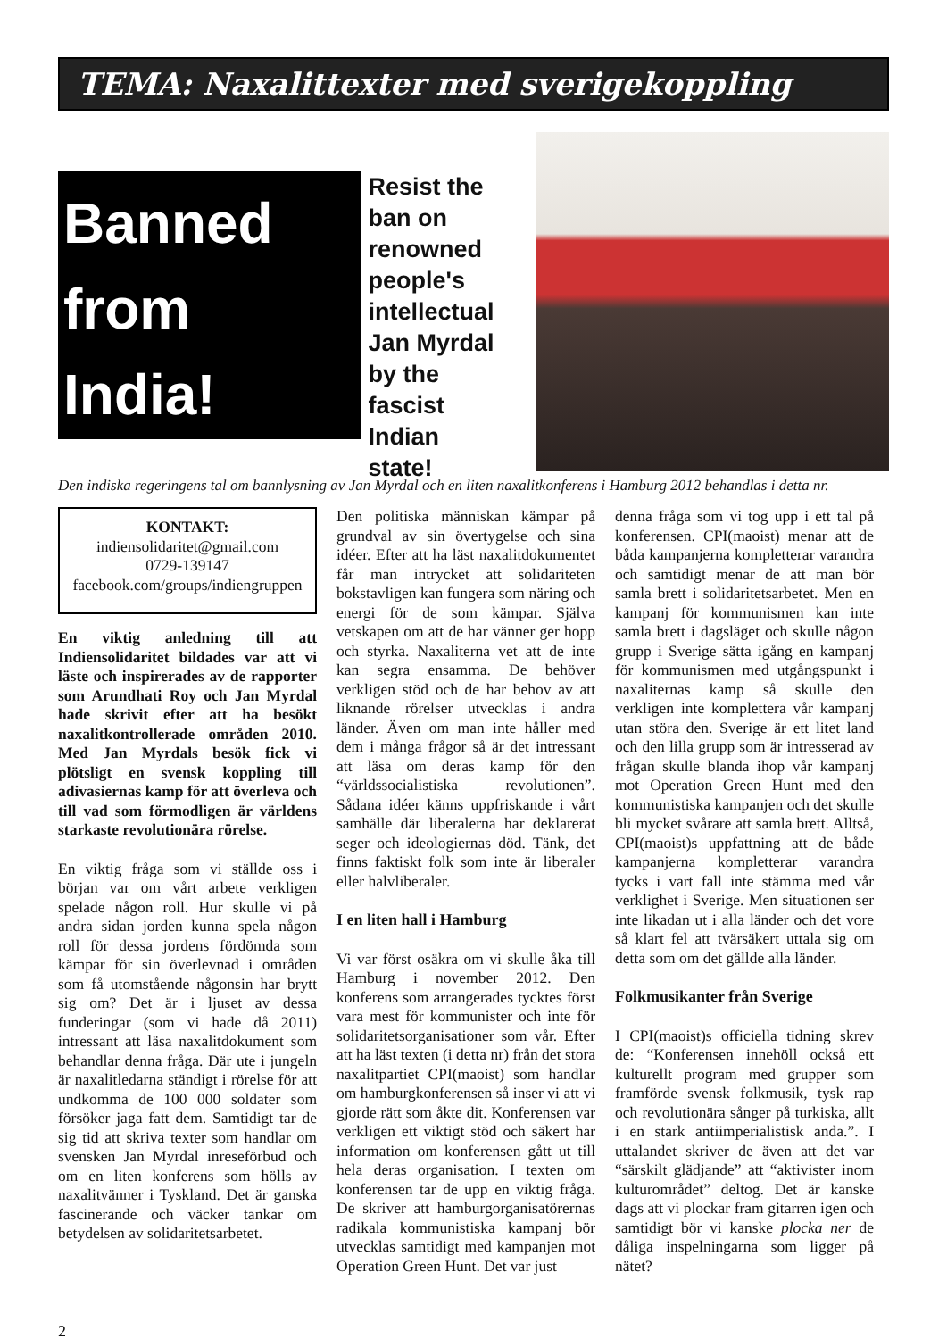TEMA: Naxalittexter med sverigekoppling
Banned from India!
Resist the ban on renowned people's intellectual Jan Myrdal by the fascist Indian state!
Den indiska regeringens tal om bannlysning av Jan Myrdal och en liten naxalitkonferens i Hamburg 2012 behandlas i detta nr.
KONTAKT:
indiensolidaritet@gmail.com
0729-139147
facebook.com/groups/indiengruppen
En viktig anledning till att Indiensolidaritet bildades var att vi läste och inspirerades av de rapporter som Arundhati Roy och Jan Myrdal hade skrivit efter att ha besökt naxalitkontrollerade områden 2010. Med Jan Myrdals besök fick vi plötsligt en svensk koppling till adivasiernas kamp för att överleva och till vad som förmodligen är världens starkaste revolutionära rörelse.
En viktig fråga som vi ställde oss i början var om vårt arbete verkligen spelade någon roll. Hur skulle vi på andra sidan jorden kunna spela någon roll för dessa jordens fördömda som kämpar för sin överlevnad i områden som få utomstående någonsin har brytt sig om? Det är i ljuset av dessa funderingar (som vi hade då 2011) intressant att läsa naxalitdokument som behandlar denna fråga. Där ute i jungeln är naxalitledarna ständigt i rörelse för att undkomma de 100 000 soldater som försöker jaga fatt dem. Samtidigt tar de sig tid att skriva texter som handlar om svensken Jan Myrdal inreseförbud och om en liten konferens som hölls av naxalitvänner i Tyskland. Det är ganska fascinerande och väcker tankar om betydelsen av solidaritetsarbetet.
Den politiska människan kämpar på grundval av sin övertygelse och sina idéer. Efter att ha läst naxalitdokumentet får man intrycket att solidariteten bokstavligen kan fungera som näring och energi för de som kämpar. Själva vetskapen om att de har vänner ger hopp och styrka. Naxaliterna vet att de inte kan segra ensamma. De behöver verkligen stöd och de har behov av att liknande rörelser utvecklas i andra länder. Även om man inte håller med dem i många frågor så är det intressant att läsa om deras kamp för den “världssocialistiska revolutionen”. Sådana idéer känns uppfriskande i vårt samhälle där liberalerna har deklarerat seger och ideologiernas död. Tänk, det finns faktiskt folk som inte är liberaler eller halvliberaler.
I en liten hall i Hamburg
Vi var först osäkra om vi skulle åka till Hamburg i november 2012. Den konferens som arrangerades tycktes först vara mest för kommunister och inte för solidaritetsorganisationer som vår. Efter att ha läst texten (i detta nr) från det stora naxalitpartiet CPI(maoist) som handlar om hamburgkonferensen så inser vi att vi gjorde rätt som åkte dit. Konferensen var verkligen ett viktigt stöd och säkert har information om konferensen gått ut till hela deras organisation. I texten om konferensen tar de upp en viktig fråga. De skriver att hamburgorganisatörernas radikala kommunistiska kampanj bör utvecklas samtidigt med kampanjen mot Operation Green Hunt. Det var just
denna fråga som vi tog upp i ett tal på konferensen. CPI(maoist) menar att de båda kampanjerna kompletterar varandra och samtidigt menar de att man bör samla brett i solidaritetsarbetet. Men en kampanj för kommunismen kan inte samla brett i dagsläget och skulle någon grupp i Sverige sätta igång en kampanj för kommunismen med utgångspunkt i naxaliternas kamp så skulle den verkligen inte komplettera vår kampanj utan störa den. Sverige är ett litet land och den lilla grupp som är intresserad av frågan skulle blanda ihop vår kampanj mot Operation Green Hunt med den kommunistiska kampanjen och det skulle bli mycket svårare att samla brett. Alltså, CPI(maoist)s uppfattning att de både kampanjerna kompletterar varandra tycks i vart fall inte stämma med vår verklighet i Sverige. Men situationen ser inte likadan ut i alla länder och det vore så klart fel att tvärsäkert uttala sig om detta som om det gällde alla länder.
Folkmusikanter från Sverige
I CPI(maoist)s officiella tidning skrev de: “Konferensen innehöll också ett kulturellt program med grupper som framförde svensk folkmusik, tysk rap och revolutionära sånger på turkiska, allt i en stark antiimperialistisk anda.”. I uttalandet skriver de även att det var “särskilt glädjande” att “aktivister inom kulturområdet” deltog. Det är kanske dags att vi plockar fram gitarren igen och samtidigt bör vi kanske plocka ner de dåliga inspelningarna som ligger på nätet?
2